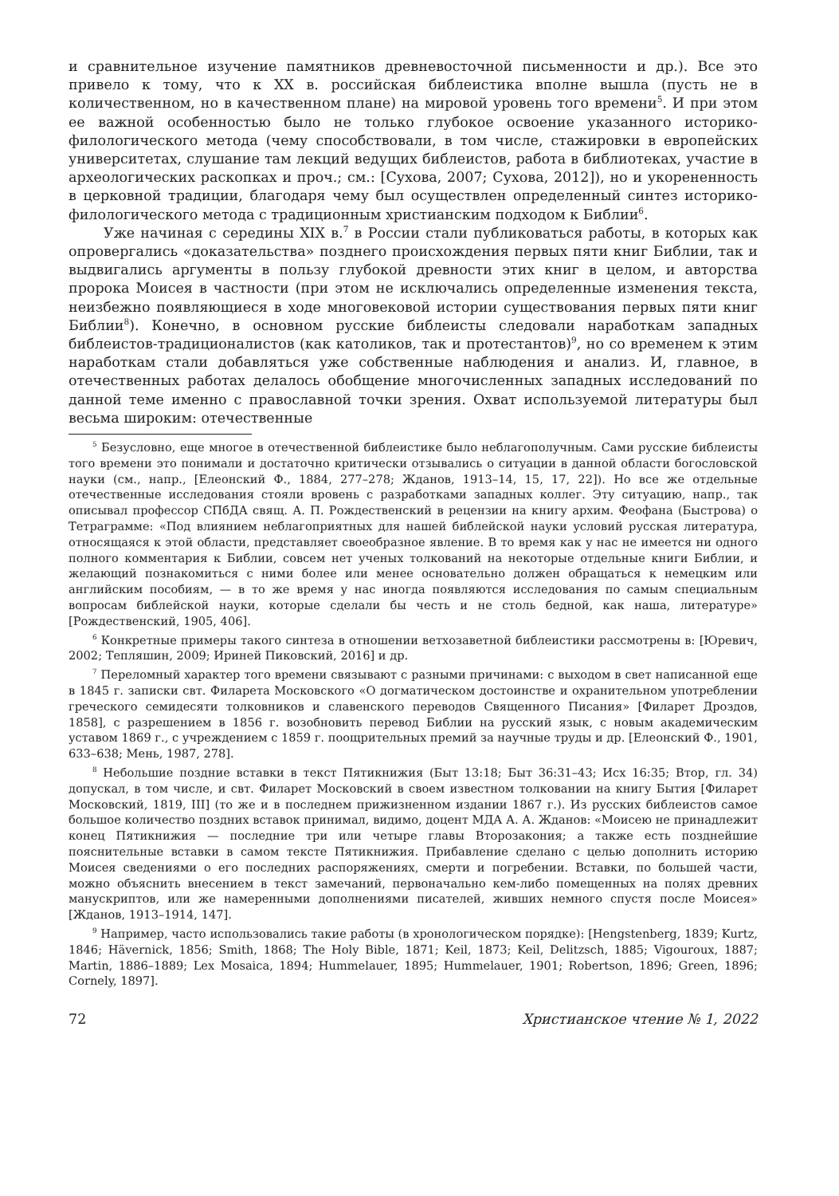и сравнительное изучение памятников древневосточной письменности и др.). Все это привело к тому, что к XX в. российская библеистика вполне вышла (пусть не в количественном, но в качественном плане) на мировой уровень того времени<sup>5</sup>. И при этом ее важной особенностью было не только глубокое освоение указанного историко-филологического метода (чему способствовали, в том числе, стажировки в европейских университетах, слушание там лекций ведущих библеистов, работа в библиотеках, участие в археологических раскопках и проч.; см.: [Сухова, 2007; Сухова, 2012]), но и укорененность в церковной традиции, благодаря чему был осуществлен определенный синтез историко-филологического метода с традиционным христианским подходом к Библии<sup>6</sup>.
Уже начиная с середины XIX в.<sup>7</sup> в России стали публиковаться работы, в которых как опровергались «доказательства» позднего происхождения первых пяти книг Библии, так и выдвигались аргументы в пользу глубокой древности этих книг в целом, и авторства пророка Моисея в частности (при этом не исключались определенные изменения текста, неизбежно появляющиеся в ходе многовековой истории существования первых пяти книг Библии<sup>8</sup>). Конечно, в основном русские библеисты следовали наработкам западных библеистов-традиционалистов (как католиков, так и протестантов)<sup>9</sup>, но со временем к этим наработкам стали добавляться уже собственные наблюдения и анализ. И, главное, в отечественных работах делалось обобщение многочисленных западных исследований по данной теме именно с православной точки зрения. Охват используемой литературы был весьма широким: отечественные
<sup>5</sup> Безусловно, еще многое в отечественной библеистике было неблагополучным. Сами русские библеисты того времени это понимали и достаточно критически отзывались о ситуации в данной области богословской науки (см., напр., [Елеонский Ф., 1884, 277–278; Жданов, 1913–14, 15, 17, 22]). Но все же отдельные отечественные исследования стояли вровень с разработками западных коллег. Эту ситуацию, напр., так описывал профессор СПбДА свящ. А. П. Рождественский в рецензии на книгу архим. Феофана (Быстрова) о Тетраграмме: «Под влиянием неблагоприятных для нашей библейской науки условий русская литература, относящаяся к этой области, представляет своеобразное явление. В то время как у нас не имеется ни одного полного комментария к Библии, совсем нет ученых толкований на некоторые отдельные книги Библии, и желающий познакомиться с ними более или менее основательно должен обращаться к немецким или английским пособиям, — в то же время у нас иногда появляются исследования по самым специальным вопросам библейской науки, которые сделали бы честь и не столь бедной, как наша, литературе» [Рождественский, 1905, 406].
<sup>6</sup> Конкретные примеры такого синтеза в отношении ветхозаветной библеистики рассмотрены в: [Юревич, 2002; Тепляшин, 2009; Ириней Пиковский, 2016] и др.
<sup>7</sup> Переломный характер того времени связывают с разными причинами: с выходом в свет написанной еще в 1845 г. записки свт. Филарета Московского «О догматическом достоинстве и охранительном употреблении греческого семидесяти толковников и славенского переводов Священного Писания» [Филарет Дроздов, 1858], с разрешением в 1856 г. возобновить перевод Библии на русский язык, с новым академическим уставом 1869 г., с учреждением с 1859 г. поощрительных премий за научные труды и др. [Елеонский Ф., 1901, 633–638; Мень, 1987, 278].
<sup>8</sup> Небольшие поздние вставки в текст Пятикнижия (Быт 13:18; Быт 36:31–43; Исх 16:35; Втор, гл. 34) допускал, в том числе, и свт. Филарет Московский в своем известном толковании на книгу Бытия [Филарет Московский, 1819, III] (то же и в последнем прижизненном издании 1867 г.). Из русских библеистов самое большое количество поздних вставок принимал, видимо, доцент МДА А. А. Жданов: «Моисею не принадлежит конец Пятикнижия — последние три или четыре главы Второзакония; а также есть позднейшие пояснительные вставки в самом тексте Пятикнижия. Прибавление сделано с целью дополнить историю Моисея сведениями о его последних распоряжениях, смерти и погребении. Вставки, по большей части, можно объяснить внесением в текст замечаний, первоначально кем-либо помещенных на полях древних манускриптов, или же намеренными дополнениями писателей, живших немного спустя после Моисея» [Жданов, 1913–1914, 147].
<sup>9</sup> Например, часто использовались такие работы (в хронологическом порядке): [Hengstenberg, 1839; Kurtz, 1846; Hävernick, 1856; Smith, 1868; The Holy Bible, 1871; Keil, 1873; Keil, Delitzsch, 1885; Vigouroux, 1887; Martin, 1886–1889; Lex Mosaica, 1894; Hummelauer, 1895; Hummelauer, 1901; Robertson, 1896; Green, 1896; Cornely, 1897].
72 Христианское чтение № 1, 2022